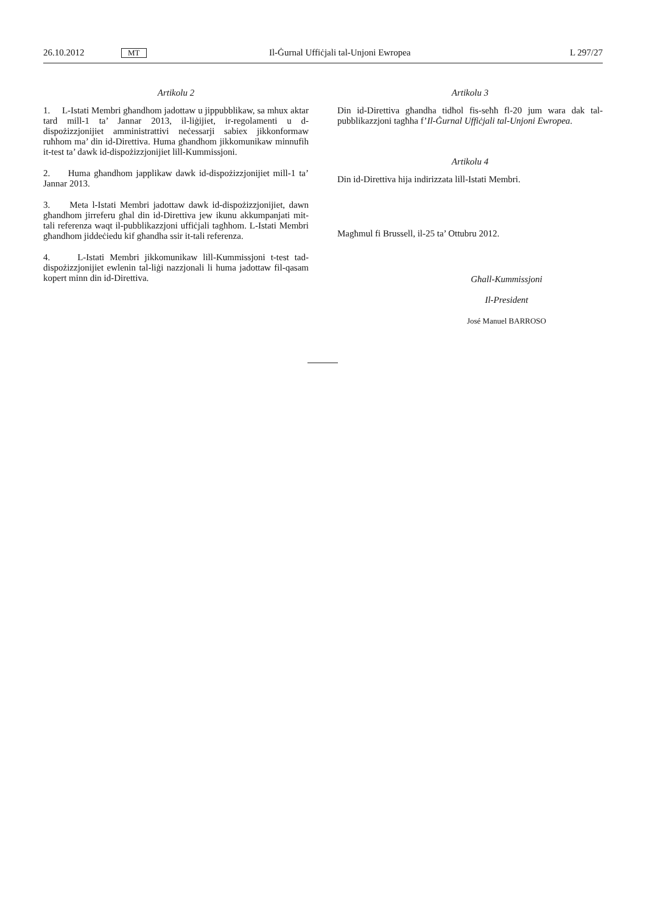26.10.2012 MT Il-Ġurnal Uffiċjali tal-Unjoni Ewropea L 297/27
Artikolu 2
1. L-Istati Membri għandhom jadottaw u jippubblikaw, sa mhux aktar tard mill-1 ta’ Jannar 2013, il-liġijiet, ir-regolamenti u d-dispożizzjonijiet amministrattivi neċessarji sabiex jikkonformaw ruħhom ma’ din id-Direttiva. Huma għandhom jikkomunikaw minnufih it-test ta’ dawk id-dispożizzjonijiet lill-Kummissjoni.
2. Huma għandhom japplikaw dawk id-dispożizzjonijiet mill-1 ta’ Jannar 2013.
3. Meta l-Istati Membri jadottaw dawk id-dispożizzjonijiet, dawn għandhom jirreferu għal din id-Direttiva jew ikunu akkumpanjati mit-tali referenza waqt il-pubblikazzjoni uffiċjali tagħhom. L-Istati Membri għandhom jiddeċiedu kif għandha ssir it-tali referenza.
4. L-Istati Membri jikkomunikaw lill-Kummissjoni t-test tad-dispożizzjonijiet ewlenin tal-liġi nazzjonali li huma jadottaw fil-qasam kopert minn din id-Direttiva.
Artikolu 3
Din id-Direttiva għandha tidħol fis-seħħ fl-20 jum wara dak tal-pubblikazzjoni tagħha f’Il-Ġurnal Uffiċjali tal-Unjoni Ewropea.
Artikolu 4
Din id-Direttiva hija indirizzata lill-Istati Membri.
Magħmul fi Brussell, il-25 ta’ Ottubru 2012.
Għall-Kummissjoni
Il-President
José Manuel BARROSO